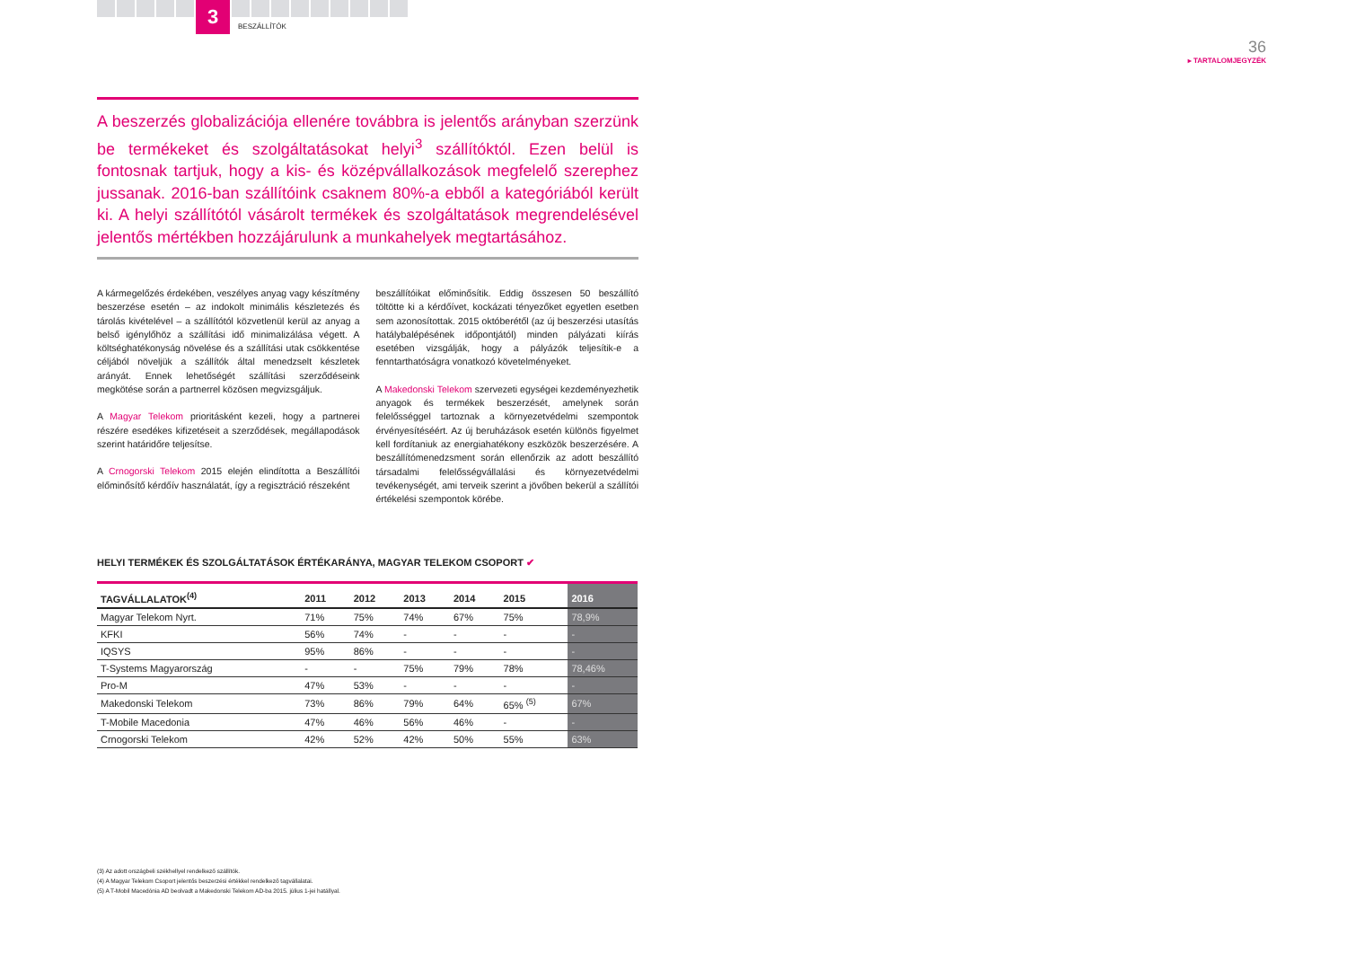3
BESZÁLLÍTÓK
36
▸ TARTALOMJEGYZÉK
A beszerzés globalizációja ellenére továbbra is jelentős arányban szerzünk be termékeket és szolgáltatásokat helyi<sup>3</sup> szállítóktól. Ezen belül is fontosnak tartjuk, hogy a kis- és középvállalkozások megfelelő szerephez jussanak. 2016-ban szállítóink csaknem 80%-a ebből a kategóriából került ki. A helyi szállítótól vásárolt termékek és szolgáltatások megrendelésével jelentős mértékben hozzájárulunk a munkahelyek megtartásához.
A kármegelőzés érdekében, veszélyes anyag vagy készítmény beszerzése esetén – az indokolt minimális készletezés és tárolás kivételével – a szállítótól közvetlenül kerül az anyag a belső igénylőhöz a szállítási idő minimalizálása végett. A költséghatékonyság növelése és a szállítási utak csökkentése céljából növeljük a szállítók által menedzselt készletek arányát. Ennek lehetőségét szállítási szerződéseink megkötése során a partnerrel közösen megvizsgáljuk.
A Magyar Telekom prioritásként kezeli, hogy a partnerei részére esedékes kifizetéseit a szerződések, megállapodások szerint határidőre teljesítse.
A Crnogorski Telekom 2015 elején elindította a Beszállítói előminősítő kérdőív használatát, így a regisztráció részeként
beszállítóikat előminősítik. Eddig összesen 50 beszállító töltötte ki a kérdőívet, kockázati tényezőket egyetlen esetben sem azonosítottak. 2015 októberétől (az új beszerzési utasítás hatálybalépésének időpontjától) minden pályázati kiírás esetében vizsgálják, hogy a pályázók teljesítik-e a fenntarthatóságra vonatkozó követelményeket.
A Makedonski Telekom szervezeti egységei kezdeményezhetik anyagok és termékek beszerzését, amelynek során felelősséggel tartoznak a környezetvédelmi szempontok érvényesítéséért. Az új beruházások esetén különös figyelmet kell fordítaniuk az energiahatékony eszközök beszerzésére. A beszállítómenedzsment során ellenőrzik az adott beszállító társadalmi felelősségvállalási és környezetvédelmi tevékenységét, ami terveik szerint a jövőben bekerül a szállítói értékelési szempontok körébe.
HELYI TERMÉKEK ÉS SZOLGÁLTATÁSOK ÉRTÉKARÁNYA, MAGYAR TELEKOM CSOPORT ✔
| TAGVÁLLALATOK<sup>(4)</sup> | 2011 | 2012 | 2013 | 2014 | 2015 | 2016 |
| --- | --- | --- | --- | --- | --- | --- |
| Magyar Telekom Nyrt. | 71% | 75% | 74% | 67% | 75% | 78,9% |
| KFKI | 56% | 74% | - | - | - | - |
| IQSYS | 95% | 86% | - | - | - | - |
| T-Systems Magyarország | - | - | 75% | 79% | 78% | 78,46% |
| Pro-M | 47% | 53% | - | - | - | - |
| Makedonski Telekom | 73% | 86% | 79% | 64% | 65% <sup>(5)</sup> | 67% |
| T-Mobile Macedonia | 47% | 46% | 56% | 46% | - | - |
| Crnogorski Telekom | 42% | 52% | 42% | 50% | 55% | 63% |
(3) Az adott országbeli székhellyel rendelkező szállítók.
(4) A Magyar Telekom Csoport jelentős beszerzési értékkel rendelkező tagvállalatai.
(5) A T-Mobil Macedónia AD beolvadt a Makedonski Telekom AD-ba 2015. július 1-jei hatállyal.